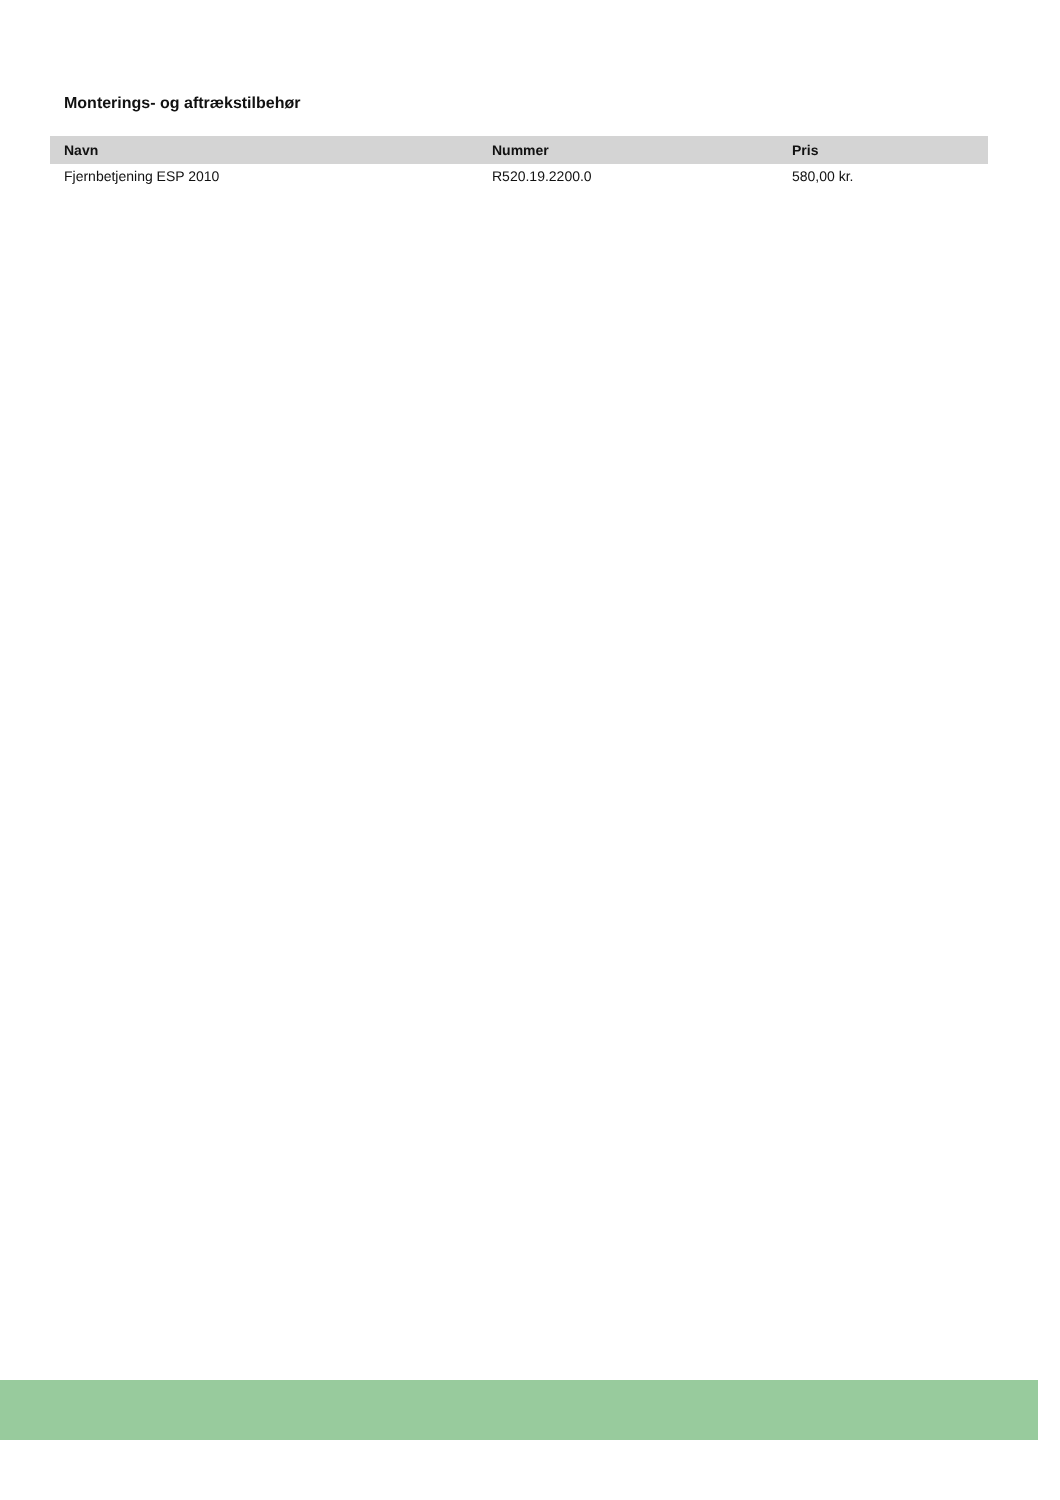Monterings- og aftrækstilbehør
| Navn | Nummer | Pris |
| --- | --- | --- |
| Fjernbetjening ESP 2010 | R520.19.2200.0 | 580,00 kr. |